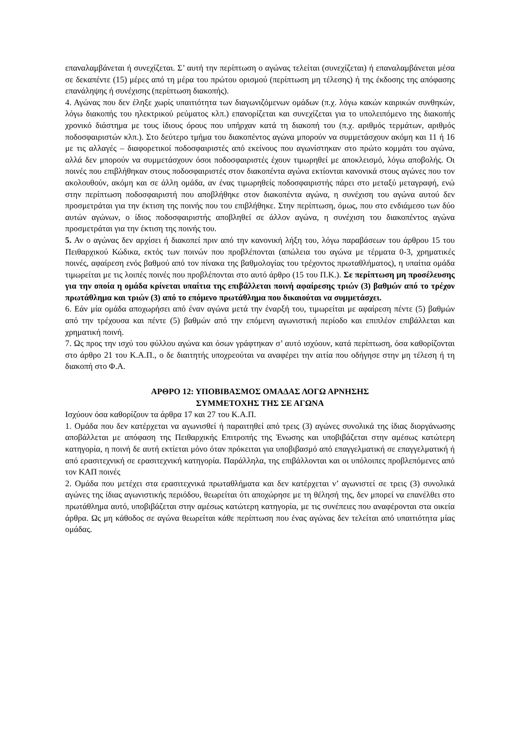επαναλαμβάνεται ή συνεχίζεται. Σ’ αυτή την περίπτωση ο αγώνας τελείται (συνεχίζεται) ή επαναλαμβάνεται μέσα σε δεκαπέντε (15) μέρες από τη μέρα του πρώτου ορισμού (περίπτωση μη τέλεσης) ή της έκδοσης της απόφασης επανάληψης ή συνέχισης (περίπτωση διακοπής).
4. Αγώνας που δεν έληξε χωρίς υπαιτιότητα των διαγωνιζόμενων ομάδων (π.χ. λόγω κακών καιρικών συνθηκών, λόγω διακοπής του ηλεκτρικού ρεύματος κλπ.) επανορίζεται και συνεχίζεται για το υπολειπόμενο της διακοπής χρονικό διάστημα με τους ίδιους όρους που υπήρχαν κατά τη διακοπή του (π.χ. αριθμός τερμάτων, αριθμός ποδοσφαιριστών κλπ.). Στο δεύτερο τμήμα του διακοπέντος αγώνα μπορούν να συμμετάσχουν ακόμη και 11 ή 16 με τις αλλαγές – διαφορετικοί ποδοσφαιριστές από εκείνους που αγωνίστηκαν στο πρώτο κομμάτι του αγώνα, αλλά δεν μπορούν να συμμετάσχουν όσοι ποδοσφαιριστές έχουν τιμωρηθεί με αποκλεισμό, λόγω αποβολής. Οι ποινές που επιβλήθηκαν στους ποδοσφαιριστές στον διακοπέντα αγώνα εκτίονται κανονικά στους αγώνες που τον ακολουθούν, ακόμη και σε άλλη ομάδα, αν ένας τιμωρηθείς ποδοσφαιριστής πάρει στο μεταξύ μεταγραφή, ενώ στην περίπτωση ποδοσφαιριστή που αποβλήθηκε στον διακοπέντα αγώνα, η συνέχιση του αγώνα αυτού δεν προσμετράται για την έκτιση της ποινής που του επιβλήθηκε. Στην περίπτωση, όμως, που στο ενδιάμεσο των δύο αυτών αγώνων, ο ίδιος ποδοσφαιριστής αποβληθεί σε άλλον αγώνα, η συνέχιση του διακοπέντος αγώνα προσμετράται για την έκτιση της ποινής του.
5. Αν ο αγώνας δεν αρχίσει ή διακοπεί πριν από την κανονική λήξη του, λόγω παραβάσεων του άρθρου 15 του Πειθαρχικού Κώδικα, εκτός των ποινών που προβλέπονται (απώλεια του αγώνα με τέρματα 0-3, χρηματικές ποινές, αφαίρεση ενός βαθμού από τον πίνακα της βαθμολογίας του τρέχοντος πρωταθλήματος), η υπαίτια ομάδα τιμωρείται με τις λοιπές ποινές που προβλέπονται στο αυτό άρθρο (15 του Π.Κ.). Σε περίπτωση μη προσέλευσης για την οποία η ομάδα κρίνεται υπαίτια της επιβάλλεται ποινή αφαίρεσης τριών (3) βαθμών από το τρέχον πρωτάθλημα και τριών (3) από το επόμενο πρωτάθλημα που δικαιούται να συμμετάσχει.
6. Εάν μία ομάδα αποχωρήσει από έναν αγώνα μετά την έναρξή του, τιμωρείται με αφαίρεση πέντε (5) βαθμών από την τρέχουσα και πέντε (5) βαθμών από την επόμενη αγωνιστική περίοδο και επιπλέον επιβάλλεται και χρηματική ποινή.
7. Ως προς την ισχύ του φύλλου αγώνα και όσων γράφτηκαν σ’ αυτό ισχύουν, κατά περίπτωση, όσα καθορίζονται στο άρθρο 21 του Κ.Α.Π., ο δε διαιτητής υποχρεούται να αναφέρει την αιτία που οδήγησε στην μη τέλεση ή τη διακοπή στο Φ.Α.
ΑΡΘΡΟ 12: ΥΠΟΒΙΒΑΣΜΟΣ ΟΜΑΔΑΣ ΛΟΓΩ ΑΡΝΗΣΗΣ
ΣΥΜΜΕΤΟΧΗΣ ΤΗΣ ΣΕ ΑΓΩΝΑ
Ισχύουν όσα καθορίζουν τα άρθρα 17 και 27 του Κ.Α.Π.
1. Ομάδα που δεν κατέρχεται να αγωνισθεί ή παραιτηθεί από τρεις (3) αγώνες συνολικά της ίδιας διοργάνωσης αποβάλλεται με απόφαση της Πειθαρχικής Επιτροπής της Ένωσης και υποβιβάζεται στην αμέσως κατώτερη κατηγορία, η ποινή δε αυτή εκτίεται μόνο όταν πρόκειται για υποβιβασμό από επαγγελματική σε επαγγελματική ή από ερασιτεχνική σε ερασιτεχνική κατηγορία. Παράλληλα, της επιβάλλονται και οι υπόλοιπες προβλεπόμενες από τον ΚΑΠ ποινές
2. Ομάδα που μετέχει στα ερασιτεχνικά πρωταθλήματα και δεν κατέρχεται ν’ αγωνιστεί σε τρεις (3) συνολικά αγώνες της ίδιας αγωνιστικής περιόδου, θεωρείται ότι αποχώρησε με τη θέλησή της, δεν μπορεί να επανέλθει στο πρωτάθλημα αυτό, υποβιβάζεται στην αμέσως κατώτερη κατηγορία, με τις συνέπειες που αναφέρονται στα οικεία άρθρα. Ως μη κάθοδος σε αγώνα θεωρείται κάθε περίπτωση που ένας αγώνας δεν τελείται από υπαιτιότητα μίας ομάδας.